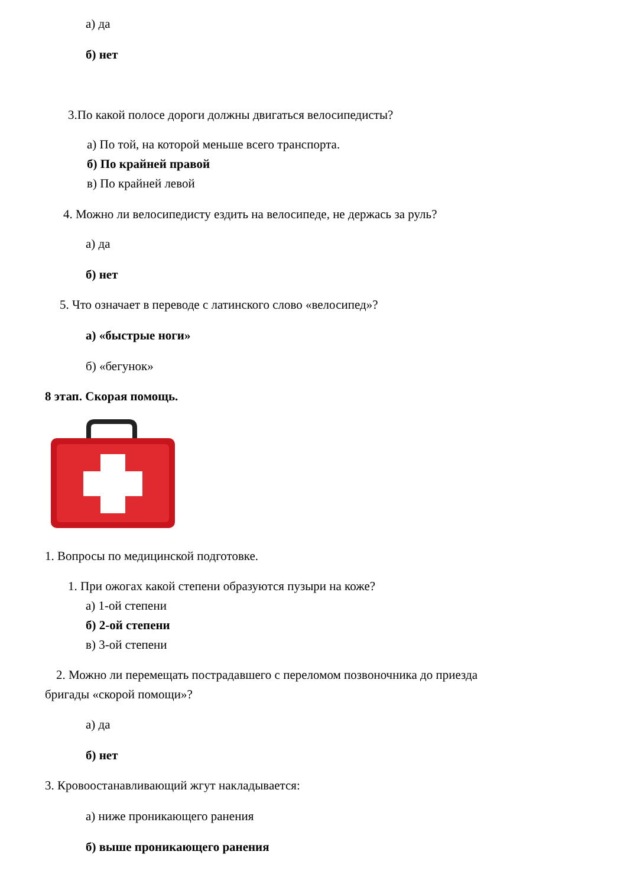а) да
б) нет
3.По какой полосе дороги должны двигаться велосипедисты?
а) По той, на которой меньше всего транспорта.
б) По крайней правой
в) По крайней левой
4. Можно ли велосипедисту ездить на велосипеде, не держась за руль?
а) да
б) нет
5. Что означает в переводе с латинского слово «велосипед»?
а) «быстрые ноги»
б) «бегунок»
8 этап. Скорая помощь.
1. Вопросы по медицинской подготовке.
1. При ожогах какой степени образуются пузыри на коже?
а) 1-ой степени
б) 2-ой степени
в) 3-ой степени
2. Можно ли перемещать пострадавшего с переломом позвоночника до приезда
бригады «скорой помощи»?
а) да
б) нет
3. Кровоостанавливающий жгут накладывается:
а) ниже проникающего ранения
б) выше проникающего ранения